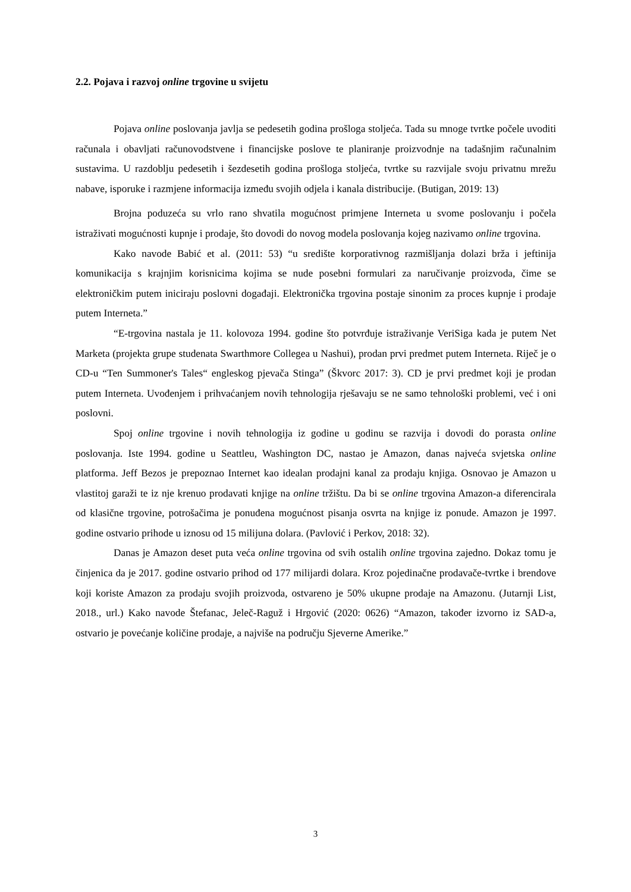2.2. Pojava i razvoj online trgovine u svijetu
Pojava online poslovanja javlja se pedesetih godina prošloga stoljeća. Tada su mnoge tvrtke počele uvoditi računala i obavljati računovodstvene i financijske poslove te planiranje proizvodnje na tadašnjim računalnim sustavima. U razdoblju pedesetih i šezdesetih godina prošloga stoljeća, tvrtke su razvijale svoju privatnu mrežu nabave, isporuke i razmjene informacija između svojih odjela i kanala distribucije. (Butigan, 2019: 13)
Brojna poduzeća su vrlo rano shvatila mogućnost primjene Interneta u svome poslovanju i počela istraživati mogućnosti kupnje i prodaje, što dovodi do novog modela poslovanja kojeg nazivamo online trgovina.
Kako navode Babić et al. (2011: 53) “u središte korporativnog razmišljanja dolazi brža i jeftinija komunikacija s krajnjim korisnicima kojima se nude posebni formulari za naručivanje proizvoda, čime se elektroničkim putem iniciraju poslovni događaji. Elektronička trgovina postaje sinonim za proces kupnje i prodaje putem Interneta.”
“E-trgovina nastala je 11. kolovoza 1994. godine što potvrđuje istraživanje VeriSiga kada je putem Net Marketa (projekta grupe studenata Swarthmore Collegea u Nashui), prodan prvi predmet putem Interneta. Riječ je o CD-u “Ten Summoner's Tales“ engleskog pjevača Stinga” (Škvorc 2017: 3). CD je prvi predmet koji je prodan putem Interneta. Uvođenjem i prihvaćanjem novih tehnologija rješavaju se ne samo tehnološki problemi, već i oni poslovni.
Spoj online trgovine i novih tehnologija iz godine u godinu se razvija i dovodi do porasta online poslovanja. Iste 1994. godine u Seattleu, Washington DC, nastao je Amazon, danas najveća svjetska online platforma. Jeff Bezos je prepoznao Internet kao idealan prodajni kanal za prodaju knjiga. Osnovao je Amazon u vlastitoj garaži te iz nje krenuo prodavati knjige na online tržištu. Da bi se online trgovina Amazon-a diferencirala od klasične trgovine, potrošačima je ponuđena mogućnost pisanja osvrta na knjige iz ponude. Amazon je 1997. godine ostvario prihode u iznosu od 15 milijuna dolara. (Pavlović i Perkov, 2018: 32).
Danas je Amazon deset puta veća online trgovina od svih ostalih online trgovina zajedno. Dokaz tomu je činjenica da je 2017. godine ostvario prihod od 177 milijardi dolara. Kroz pojedinačne prodavače-tvrtke i brendove koji koriste Amazon za prodaju svojih proizvoda, ostvareno je 50% ukupne prodaje na Amazonu. (Jutarnji List, 2018., url.) Kako navode Štefanac, Jeleč-Raguž i Hrgović (2020: 0626) “Amazon, također izvorno iz SAD-a, ostvario je povećanje količine prodaje, a najviše na području Sjeverne Amerike.”
3